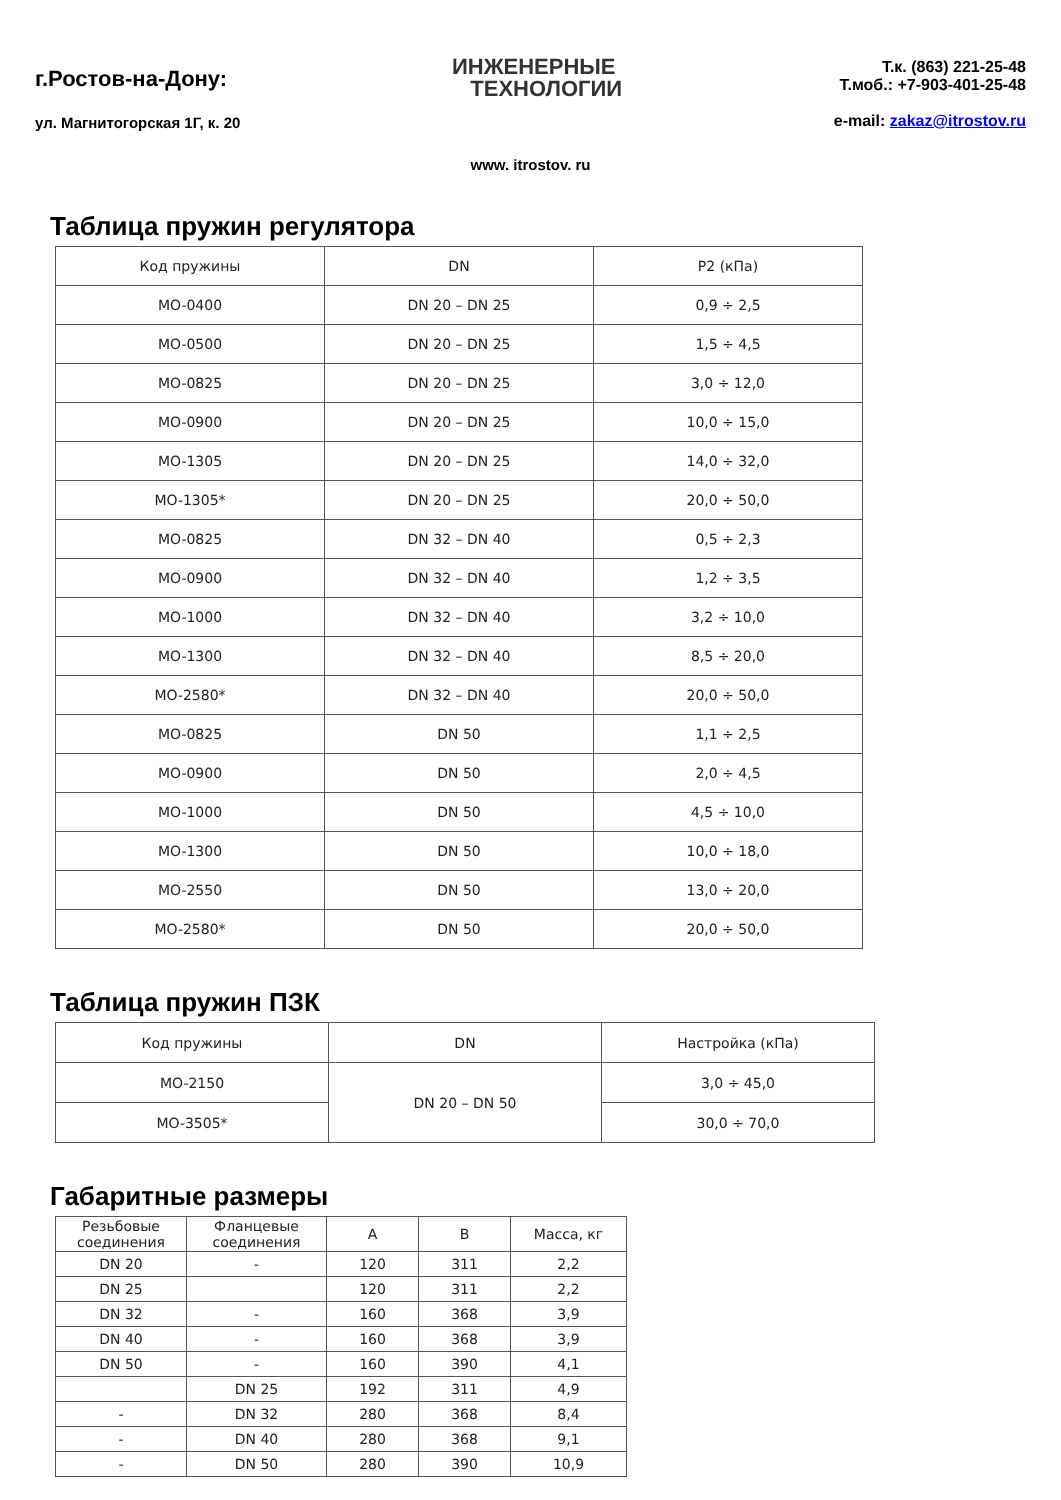г.Ростов-на-Дону:
ул. Магнитогорская 1Г, к. 20
ИНЖЕНЕРНЫЕ
ТЕХНОЛОГИИ
Т.к. (863) 221-25-48
Т.моб.: +7-903-401-25-48
e-mail: zakaz@itrostov.ru
www. itrostov. ru
Таблица пружин регулятора
| Код пружины | DN | P2 (кПа) |
| --- | --- | --- |
| MO-0400 | DN 20 – DN 25 | 0,9 ÷ 2,5 |
| MO-0500 | DN 20 – DN 25 | 1,5 ÷ 4,5 |
| MO-0825 | DN 20 – DN 25 | 3,0 ÷ 12,0 |
| MO-0900 | DN 20 – DN 25 | 10,0 ÷ 15,0 |
| MO-1305 | DN 20 – DN 25 | 14,0 ÷ 32,0 |
| MO-1305* | DN 20 – DN 25 | 20,0 ÷ 50,0 |
| MO-0825 | DN 32 – DN 40 | 0,5 ÷ 2,3 |
| MO-0900 | DN 32 – DN 40 | 1,2 ÷ 3,5 |
| MO-1000 | DN 32 – DN 40 | 3,2 ÷ 10,0 |
| MO-1300 | DN 32 – DN 40 | 8,5 ÷ 20,0 |
| MO-2580* | DN 32 – DN 40 | 20,0 ÷ 50,0 |
| MO-0825 | DN 50 | 1,1 ÷ 2,5 |
| MO-0900 | DN 50 | 2,0 ÷ 4,5 |
| MO-1000 | DN 50 | 4,5 ÷ 10,0 |
| MO-1300 | DN 50 | 10,0 ÷ 18,0 |
| MO-2550 | DN 50 | 13,0 ÷ 20,0 |
| MO-2580* | DN 50 | 20,0 ÷ 50,0 |
Таблица пружин ПЗК
| Код пружины | DN | Настройка (кПа) |
| --- | --- | --- |
| MO-2150 | DN 20 – DN 50 | 3,0 ÷ 45,0 |
| MO-3505* | | 30,0 ÷ 70,0 |
Габаритные размеры
| Резьбовые соединения | Фланцевые соединения | A | B | Масса, кг |
| --- | --- | --- | --- | --- |
| DN 20 | - | 120 | 311 | 2,2 |
| DN 25 | | 120 | 311 | 2,2 |
| DN 32 | - | 160 | 368 | 3,9 |
| DN 40 | - | 160 | 368 | 3,9 |
| DN 50 | - | 160 | 390 | 4,1 |
| | DN 25 | 192 | 311 | 4,9 |
| - | DN 32 | 280 | 368 | 8,4 |
| - | DN 40 | 280 | 368 | 9,1 |
| - | DN 50 | 280 | 390 | 10,9 |